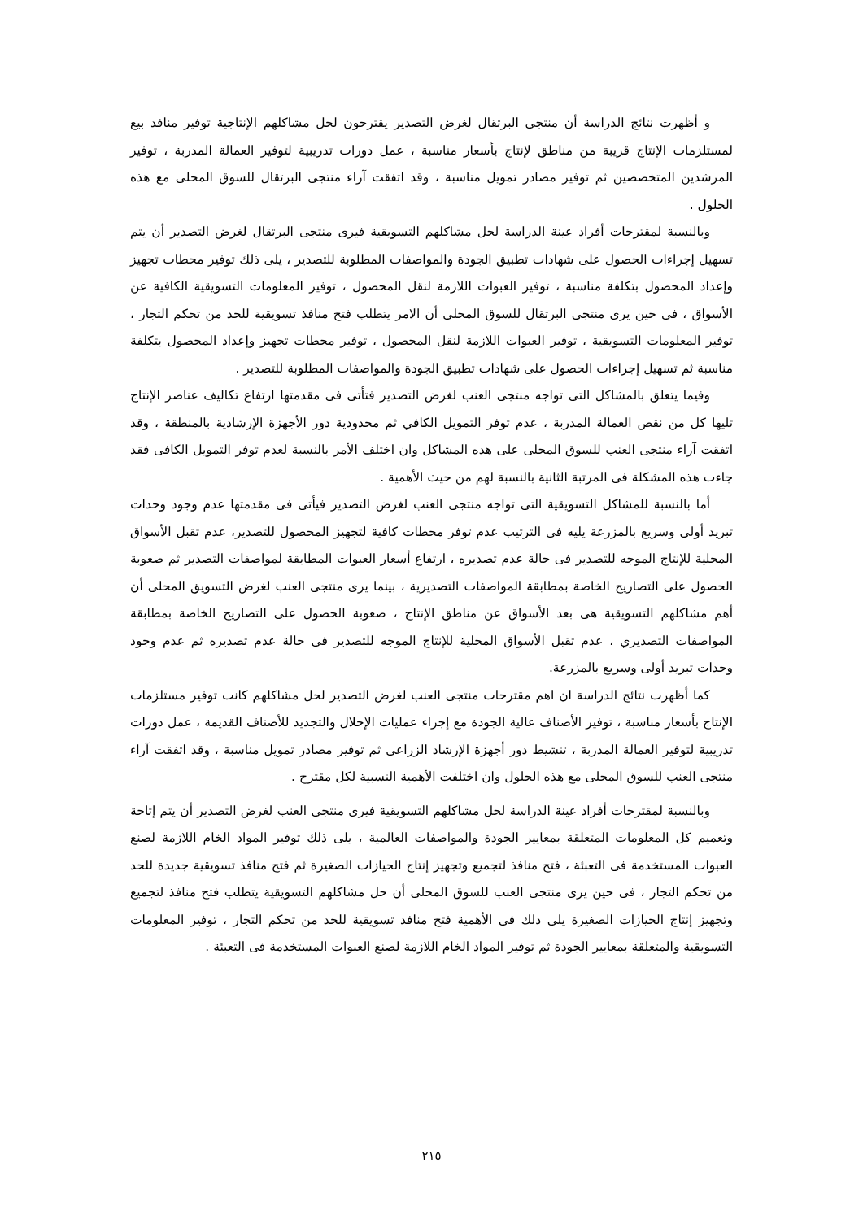و أظهرت نتائج الدراسة أن منتجى البرتقال لغرض التصدير يقترحون لحل مشاكلهم الإنتاجية توفير منافذ بيع لمستلزمات الإنتاج قريبة من مناطق لإنتاج بأسعار مناسبة ، عمل دورات تدريبية لتوفير العمالة المدربة ، توفير المرشدين المتخصصين ثم توفير مصادر تمويل مناسبة ، وقد اتفقت آراء منتجى البرتقال للسوق المحلى مع هذه الحلول .
وبالنسبة لمقترحات أفراد عينة الدراسة لحل مشاكلهم التسويقية فيرى منتجى البرتقال لغرض التصدير أن يتم تسهيل إجراءات الحصول على شهادات تطبيق الجودة والمواصفات المطلوبة للتصدير ، يلى ذلك توفير محطات تجهيز وإعداد المحصول بتكلفة مناسبة ، توفير العبوات اللازمة لنقل المحصول ، توفير المعلومات التسويقية الكافية عن الأسواق ، فى حين يرى منتجى البرتقال للسوق المحلى أن الامر يتطلب فتح منافذ تسويقية للحد من تحكم التجار ، توفير المعلومات التسويقية ، توفير العبوات اللازمة لنقل المحصول ، توفير محطات تجهيز وإعداد المحصول بتكلفة مناسبة ثم تسهيل إجراءات الحصول على شهادات تطبيق الجودة والمواصفات المطلوبة للتصدير .
وفيما يتعلق بالمشاكل التى تواجه منتجى العنب لغرض التصدير فتأتى فى مقدمتها ارتفاع تكاليف عناصر الإنتاج تليها كل من نقص العمالة المدربة ، عدم توفر التمويل الكافي ثم محدودية دور الأجهزة الإرشادية بالمنطقة ، وقد اتفقت آراء منتجى العنب للسوق المحلى على هذه المشاكل وان اختلف الأمر بالنسبة لعدم توفر التمويل الكافى فقد جاءت هذه المشكلة فى المرتبة الثانية بالنسبة لهم من حيث الأهمية .
أما بالنسبة للمشاكل التسويقية التى تواجه منتجى العنب لغرض التصدير فيأتى فى مقدمتها عدم وجود وحدات تبريد أولى وسريع بالمزرعة يليه فى الترتيب عدم توفر محطات كافية لتجهيز المحصول للتصدير، عدم تقبل الأسواق المحلية للإنتاج الموجه للتصدير فى حالة عدم تصديره ، ارتفاع أسعار العبوات المطابقة لمواصفات التصدير ثم صعوبة الحصول على التصاريح الخاصة بمطابقة المواصفات التصديرية ، بينما يرى منتجى العنب لغرض التسويق المحلى أن أهم مشاكلهم التسويقية هى بعد الأسواق عن مناطق الإنتاج ، صعوبة الحصول على التصاريح الخاصة بمطابقة المواصفات التصديري ، عدم تقبل الأسواق المحلية للإنتاج الموجه للتصدير فى حالة عدم تصديره ثم عدم وجود وحدات تبريد أولى وسريع بالمزرعة.
كما أظهرت نتائج الدراسة ان اهم مقترحات منتجى العنب لغرض التصدير لحل مشاكلهم كانت توفير مستلزمات الإنتاج بأسعار مناسبة ، توفير الأصناف عالية الجودة مع إجراء عمليات الإحلال والتجديد للأصناف القديمة ، عمل دورات تدريبية لتوفير العمالة المدربة ، تنشيط دور أجهزة الإرشاد الزراعى ثم توفير مصادر تمويل مناسبة ، وقد اتفقت آراء منتجى العنب للسوق المحلى مع هذه الحلول وان اختلفت الأهمية النسبية لكل مقترح .
وبالنسبة لمقترحات أفراد عينة الدراسة لحل مشاكلهم التسويقية فيرى منتجى العنب لغرض التصدير أن يتم إتاحة وتعميم كل المعلومات المتعلقة بمعايير الجودة والمواصفات العالمية ، يلى ذلك توفير المواد الخام اللازمة لصنع العبوات المستخدمة فى التعبئة ، فتح منافذ لتجميع وتجهيز إنتاج الحيازات الصغيرة ثم فتح منافذ تسويقية جديدة للحد من تحكم التجار ، فى حين يرى منتجى العنب للسوق المحلى أن حل مشاكلهم التسويقية يتطلب فتح منافذ لتجميع وتجهيز إنتاج الحيازات الصغيرة يلى ذلك فى الأهمية فتح منافذ تسويقية للحد من تحكم التجار ، توفير المعلومات التسويقية والمتعلقة بمعايير الجودة ثم توفير المواد الخام اللازمة لصنع العبوات المستخدمة فى التعبئة .
٢١٥